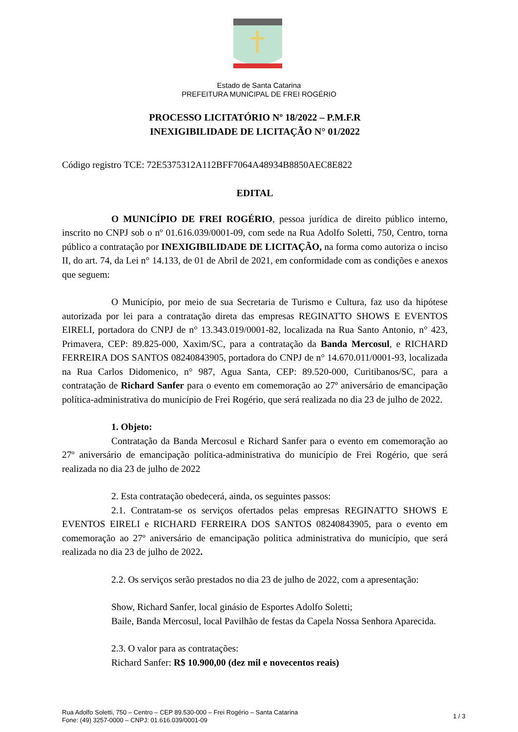Estado de Santa Catarina
PREFEITURA MUNICIPAL DE FREI ROGÉRIO
PROCESSO LICITATÓRIO Nº 18/2022 – P.M.F.R
INEXIGIBILIDADE DE LICITAÇÃO N° 01/2022
Código registro TCE: 72E5375312A112BFF7064A48934B8850AEC8E822
EDITAL
O MUNICÍPIO DE FREI ROGÉRIO, pessoa jurídica de direito público interno, inscrito no CNPJ sob o nº 01.616.039/0001-09, com sede na Rua Adolfo Soletti, 750, Centro, torna público a contratação por INEXIGIBILIDADE DE LICITAÇÃO, na forma como autoriza o inciso II, do art. 74, da Lei n° 14.133, de 01 de Abril de 2021, em conformidade com as condições e anexos que seguem:
O Município, por meio de sua Secretaria de Turismo e Cultura, faz uso da hipótese autorizada por lei para a contratação direta das empresas REGINATTO SHOWS E EVENTOS EIRELI, portadora do CNPJ de n° 13.343.019/0001-82, localizada na Rua Santo Antonio, n° 423, Primavera, CEP: 89.825-000, Xaxim/SC, para a contratação da Banda Mercosul, e RICHARD FERREIRA DOS SANTOS 08240843905, portadora do CNPJ de n° 14.670.011/0001-93, localizada na Rua Carlos Didomenico, n° 987, Agua Santa, CEP: 89.520-000, Curitibanos/SC, para a contratação de Richard Sanfer para o evento em comemoração ao 27º aniversário de emancipação política-administrativa do município de Frei Rogério, que será realizada no dia 23 de julho de 2022.
1. Objeto:
Contratação da Banda Mercosul e Richard Sanfer para o evento em comemoração ao 27º aniversário de emancipação política-administrativa do município de Frei Rogério, que será realizada no dia 23 de julho de 2022
2. Esta contratação obedecerá, ainda, os seguintes passos:
2.1. Contratam-se os serviços ofertados pelas empresas REGINATTO SHOWS E EVENTOS EIRELI e RICHARD FERREIRA DOS SANTOS 08240843905, para o evento em comemoração ao 27º aniversário de emancipação politica administrativa do município, que será realizada no dia 23 de julho de 2022.
2.2. Os serviços serão prestados no dia 23 de julho de 2022, com a apresentação:
Show, Richard Sanfer, local ginásio de Esportes Adolfo Soletti;
Baile, Banda Mercosul, local Pavilhão de festas da Capela Nossa Senhora Aparecida.
2.3. O valor para as contratações:
Richard Sanfer: R$ 10.900,00 (dez mil e novecentos reais)
Rua Adolfo Soletti, 750 – Centro – CEP 89.530-000 – Frei Rogério – Santa Catarina
Fone: (49) 3257-0000 – CNPJ: 01.616.039/0001-09
1 / 3